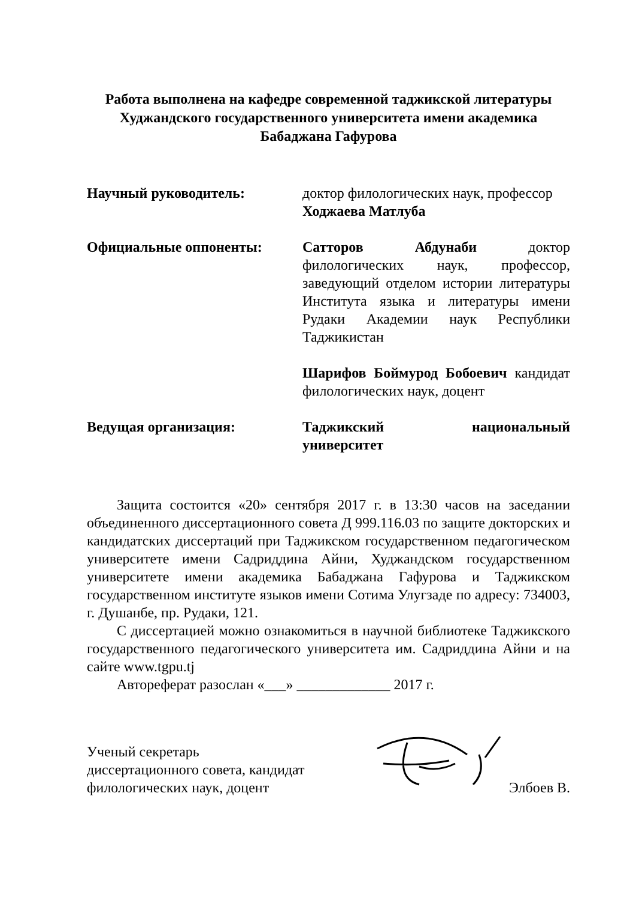Работа выполнена на кафедре современной таджикской литературы Худжандского государственного университета имени академика Бабаджана Гафурова
Научный руководитель: доктор филологических наук, профессор
Ходжаева Матлуба
Официальные оппоненты: Сатторов Абдунаби доктор филологических наук, профессор, заведующий отделом истории литературы Института языка и литературы имени Рудаки Академии наук Республики Таджикистан
Шарифов Боймурод Бобоевич кандидат филологических наук, доцент
Ведущая организация: Таджикский национальный университет
Защита состоится «20» сентября 2017 г. в 13:30 часов на заседании объединенного диссертационного совета Д 999.116.03 по защите докторских и кандидатских диссертаций при Таджикском государственном педагогическом университете имени Садриддина Айни, Худжандском государственном университете имени академика Бабаджана Гафурова и Таджикском государственном институте языков имени Сотима Улугзаде по адресу: 734003, г. Душанбе, пр. Рудаки, 121.
С диссертацией можно ознакомиться в научной библиотеке Таджикского государственного педагогического университета им. Садриддина Айни и на сайте www.tgpu.tj
Автореферат разослан «___» _____________ 2017 г.
Ученый секретарь
диссертационного совета, кандидат
филологических наук, доцент
Элбоев В.